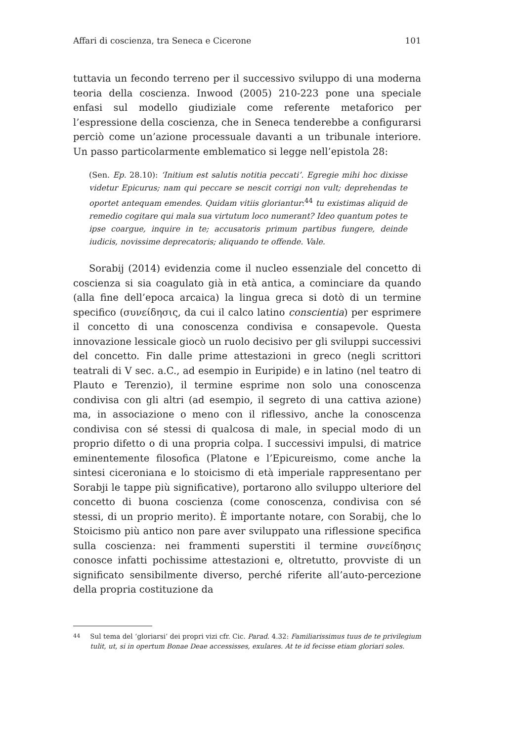Affari di coscienza, tra Seneca e Cicerone 101
tuttavia un fecondo terreno per il successivo sviluppo di una moderna teoria della coscienza. Inwood (2005) 210-223 pone una speciale enfasi sul modello giudiziale come referente metaforico per l’espressione della coscienza, che in Seneca tenderebbe a configurarsi perciò come un’azione processuale davanti a un tribunale interiore. Un passo particolarmente emblematico si legge nell’epistola 28:
(Sen. Ep. 28.10): ‘Initium est salutis notitia peccati’. Egregie mihi hoc dixisse videtur Epicurus; nam qui peccare se nescit corrigi non vult; deprehendas te oportet antequam emendes. Quidam vitiis gloriantur:<sup>44</sup> tu existimas aliquid de remedio cogitare qui mala sua virtutum loco numerant? Ideo quantum potes te ipse coargue, inquire in te; accusatoris primum partibus fungere, deinde iudicis, novissime deprecatoris; aliquando te offende. Vale.
Sorabij (2014) evidenzia come il nucleo essenziale del concetto di coscienza si sia coagulato già in età antica, a cominciare da quando (alla fine dell’epoca arcaica) la lingua greca si dotò di un termine specifico (συνείδησις, da cui il calco latino conscientia) per esprimere il concetto di una conoscenza condivisa e consapevole. Questa innovazione lessicale giocò un ruolo decisivo per gli sviluppi successivi del concetto. Fin dalle prime attestazioni in greco (negli scrittori teatrali di V sec. a.C., ad esempio in Euripide) e in latino (nel teatro di Plauto e Terenzio), il termine esprime non solo una conoscenza condivisa con gli altri (ad esempio, il segreto di una cattiva azione) ma, in associazione o meno con il riflessivo, anche la conoscenza condivisa con sé stessi di qualcosa di male, in special modo di un proprio difetto o di una propria colpa. I successivi impulsi, di matrice eminentemente filosofica (Platone e l’Epicureismo, come anche la sintesi ciceroniana e lo stoicismo di età imperiale rappresentano per Sorabji le tappe più significative), portarono allo sviluppo ulteriore del concetto di buona coscienza (come conoscenza, condivisa con sé stessi, di un proprio merito). È importante notare, con Sorabij, che lo Stoicismo più antico non pare aver sviluppato una riflessione specifica sulla coscienza: nei frammenti superstiti il termine συνείδησις conosce infatti pochissime attestazioni e, oltretutto, provviste di un significato sensibilmente diverso, perché riferite all’auto-percezione della propria costituzione da
<sup>44</sup> Sul tema del ‘gloriarsi’ dei propri vizi cfr. Cic. Parad. 4.32: Familiarissimus tuus de te privilegium tulit, ut, si in opertum Bonae Deae accessisses, exulares. At te id fecisse etiam gloriari soles.